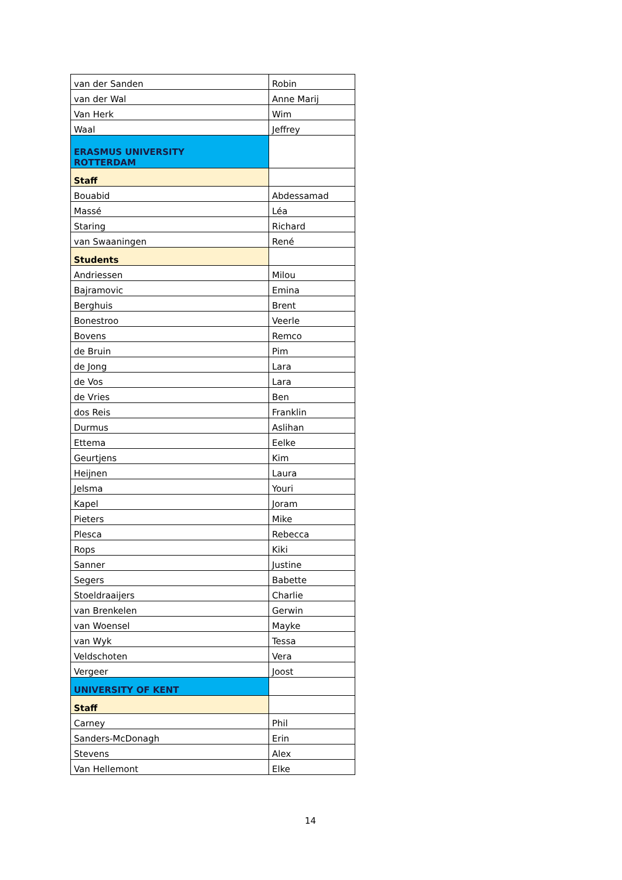| van der Sanden | Robin |
| van der Wal | Anne Marij |
| Van Herk | Wim |
| Waal | Jeffrey |
| ERASMUS UNIVERSITY ROTTERDAM | |
| Staff | |
| Bouabid | Abdessamad |
| Massé | Léa |
| Staring | Richard |
| van Swaaningen | René |
| Students | |
| Andriessen | Milou |
| Bajramovic | Emina |
| Berghuis | Brent |
| Bonestroo | Veerle |
| Bovens | Remco |
| de Bruin | Pim |
| de Jong | Lara |
| de Vos | Lara |
| de Vries | Ben |
| dos Reis | Franklin |
| Durmus | Aslihan |
| Ettema | Eelke |
| Geurtjens | Kim |
| Heijnen | Laura |
| Jelsma | Youri |
| Kapel | Joram |
| Pieters | Mike |
| Plesca | Rebecca |
| Rops | Kiki |
| Sanner | Justine |
| Segers | Babette |
| Stoeldraaijers | Charlie |
| van Brenkelen | Gerwin |
| van Woensel | Mayke |
| van Wyk | Tessa |
| Veldschoten | Vera |
| Vergeer | Joost |
| UNIVERSITY OF KENT | |
| Staff | |
| Carney | Phil |
| Sanders-McDonagh | Erin |
| Stevens | Alex |
| Van Hellemont | Elke |
14